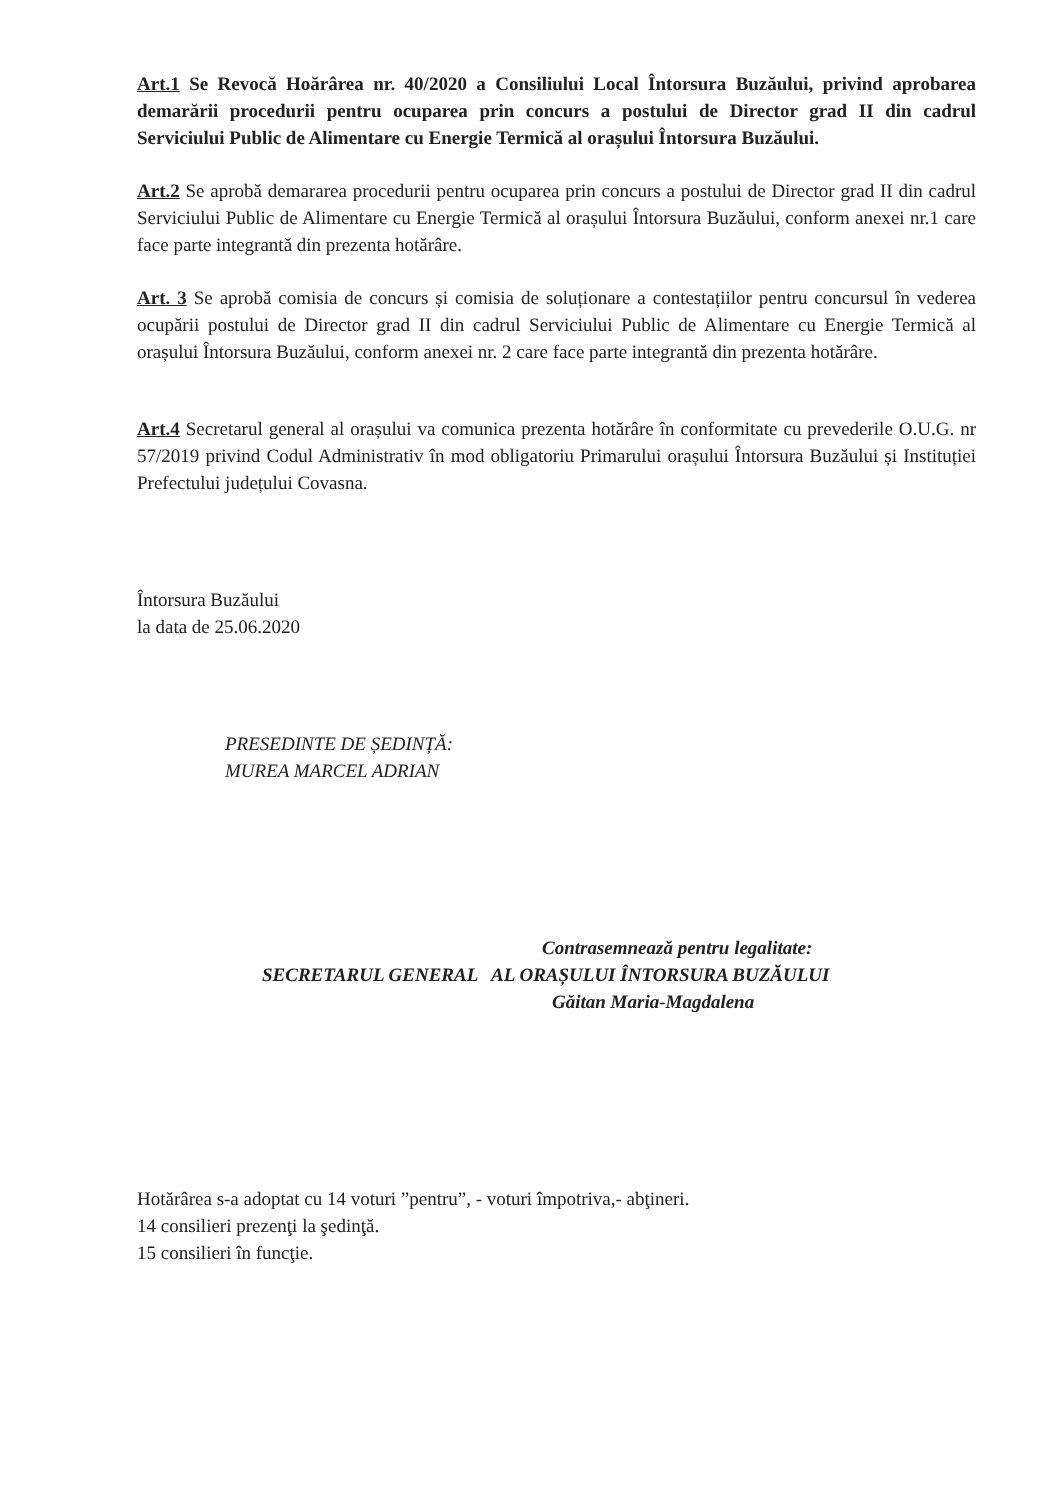Art.1 Se Revocă Hoărârea nr. 40/2020 a Consiliului Local Întorsura Buzăului, privind aprobarea demarării procedurii pentru ocuparea prin concurs a postului de Director grad II din cadrul Serviciului Public de Alimentare cu Energie Termică al orașului Întorsura Buzăului.
Art.2 Se aprobă demararea procedurii pentru ocuparea prin concurs a postului de Director grad II din cadrul Serviciului Public de Alimentare cu Energie Termică al orașului Întorsura Buzăului, conform anexei nr.1 care face parte integrantă din prezenta hotărâre.
Art. 3 Se aprobă comisia de concurs și comisia de soluționare a contestațiilor pentru concursul în vederea ocupării postului de Director grad II din cadrul Serviciului Public de Alimentare cu Energie Termică al orașului Întorsura Buzăului, conform anexei nr. 2 care face parte integrantă din prezenta hotărâre.
Art.4 Secretarul general al orașului va comunica prezenta hotărâre în conformitate cu prevederile O.U.G. nr 57/2019 privind Codul Administrativ în mod obligatoriu Primarului orașului Întorsura Buzăului și Instituției Prefectului județului Covasna.
Întorsura Buzăului
la data de 25.06.2020
PRESEDINTE DE ȘEDINȚĂ:
MUREA MARCEL ADRIAN
Contrasemnează pentru legalitate:
SECRETARUL GENERAL AL ORAȘULUI ÎNTORSURA BUZĂULUI
Găitan Maria-Magdalena
Hotărârea s-a adoptat cu 14 voturi ”pentru”, - voturi împotriva,- abţineri.
14 consilieri prezenţi la şedinţă.
15 consilieri în funcţie.